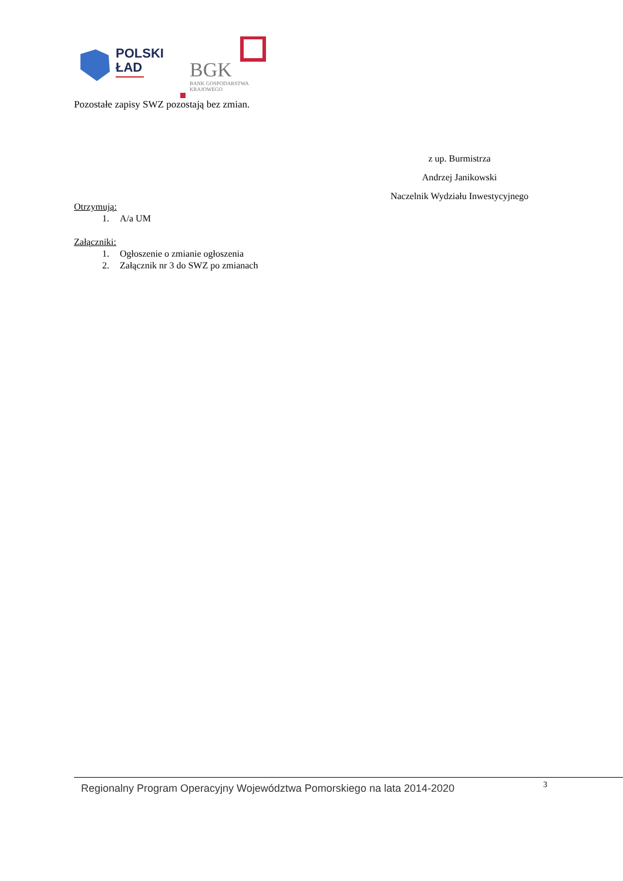POLSKI
ŁAD
BGK
BANK GOSPODARSTWA
KRAJOWEGO
Pozostałe zapisy SWZ pozostają bez zmian.
z up. Burmistrza
Andrzej Janikowski
Naczelnik Wydziału Inwestycyjnego
Otrzymują:
1. A/a UM
Załączniki:
1. Ogłoszenie o zmianie ogłoszenia
2. Załącznik nr 3 do SWZ po zmianach
Regionalny Program Operacyjny Województwa Pomorskiego na lata 2014-2020 3